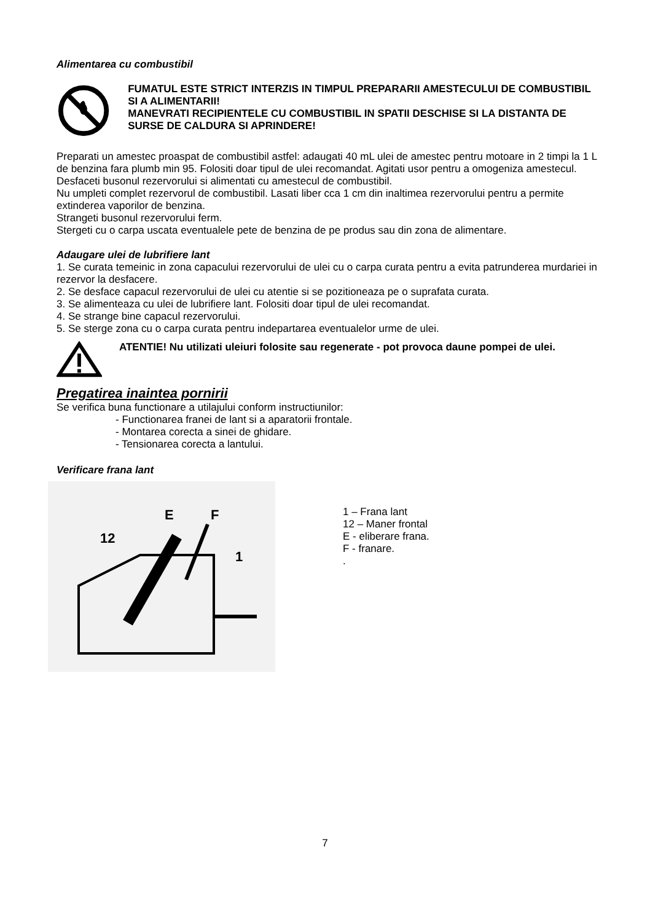Alimentarea cu combustibil
FUMATUL ESTE STRICT INTERZIS IN TIMPUL PREPARARII AMESTECULUI DE COMBUSTIBIL SI A ALIMENTARII!
MANEVRATI RECIPIENTELE CU COMBUSTIBIL IN SPATII DESCHISE SI LA DISTANTA DE SURSE DE CALDURA SI APRINDERE!
Preparati un amestec proaspat de combustibil astfel: adaugati 40 mL ulei de amestec pentru motoare in 2 timpi la 1 L de benzina fara plumb min 95. Folositi doar tipul de ulei recomandat. Agitati usor pentru a omogeniza amestecul. Desfaceti busonul rezervorului si alimentati cu amestecul de combustibil.
Nu umpleti complet rezervorul de combustibil. Lasati liber cca 1 cm din inaltimea rezervorului pentru a permite extinderea vaporilor de benzina.
Strangeti busonul rezervorului ferm.
Stergeti cu o carpa uscata eventualele pete de benzina de pe produs sau din zona de alimentare.
Adaugare ulei de lubrifiere lant
1. Se curata temeinic in zona capacului rezervorului de ulei cu o carpa curata pentru a evita patrunderea murdariei in rezervor la desfacere.
2. Se desface capacul rezervorului de ulei cu atentie si se pozitioneaza pe o suprafata curata.
3. Se alimenteaza cu ulei de lubrifiere lant. Folositi doar tipul de ulei recomandat.
4. Se strange bine capacul rezervorului.
5. Se sterge zona cu o carpa curata pentru indepartarea eventualelor urme de ulei.
ATENTIE! Nu utilizati uleiuri folosite sau regenerate - pot provoca daune pompei de ulei.
Pregatirea inaintea pornirii
Se verifica buna functionare a utilajului conform instructiunilor:
- Functionarea franei de lant si a aparatorii frontale.
- Montarea corecta a sinei de ghidare.
- Tensionarea corecta a lantului.
Verificare frana lant
E
F
12
1
1 – Frana lant
12 – Maner frontal
E - eliberare frana.
F - franare.
.
7